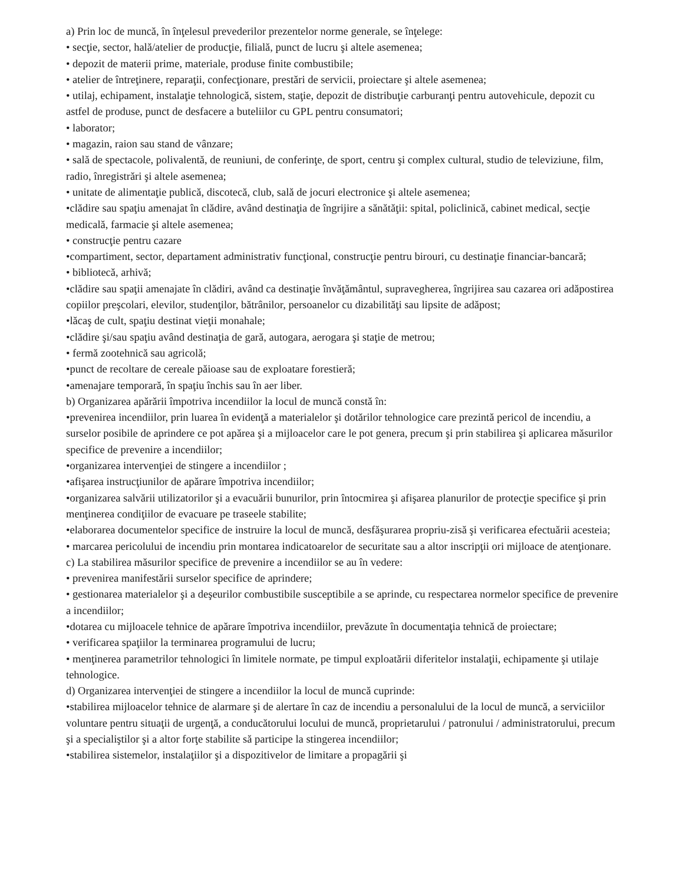a) Prin loc de muncă, în înţelesul prevederilor prezentelor norme generale, se înţelege:
• secţie, sector, hală/atelier de producţie, filială, punct de lucru şi altele asemenea;
• depozit de materii prime, materiale, produse finite combustibile;
• atelier de întreţinere, reparaţii, confecţionare, prestări de servicii, proiectare şi altele asemenea;
• utilaj, echipament, instalaţie tehnologică, sistem, staţie, depozit de distribuţie carburanţi pentru autovehicule, depozit cu astfel de produse, punct de desfacere a buteliilor cu GPL pentru consumatori;
• laborator;
• magazin, raion sau stand de vânzare;
• sală de spectacole, polivalentă, de reuniuni, de conferinţe, de sport, centru şi complex cultural, studio de televiziune, film, radio, înregistrări şi altele asemenea;
• unitate de alimentaţie publică, discotecă, club, sală de jocuri electronice şi altele asemenea;
•clădire sau spaţiu amenajat în clădire, având destinaţia de îngrijire a sănătăţii: spital, policlinică, cabinet medical, secţie medicală, farmacie şi altele asemenea;
• construcţie pentru cazare
•compartiment, sector, departament administrativ funcţional, construcţie pentru birouri, cu destinaţie financiar-bancară;
• bibliotecă, arhivă;
•clădire sau spaţii amenajate în clădiri, având ca destinaţie învăţământul, supravegherea, îngrijirea sau cazarea ori adăpostirea copiilor preşcolari, elevilor, studenţilor, bătrânilor, persoanelor cu dizabilităţi sau lipsite de adăpost;
•lăcaş de cult, spaţiu destinat vieţii monahale;
•clădire şi/sau spaţiu având destinaţia de gară, autogara, aerogara şi staţie de metrou;
• fermă zootehnică sau agricolă;
•punct de recoltare de cereale păioase sau de exploatare forestieră;
•amenajare temporară, în spaţiu închis sau în aer liber.
b) Organizarea apărării împotriva incendiilor la locul de muncă constă în:
•prevenirea incendiilor, prin luarea în evidenţă a materialelor şi dotărilor tehnologice care prezintă pericol de incendiu, a surselor posibile de aprindere ce pot apărea şi a mijloacelor care le pot genera, precum şi prin stabilirea şi aplicarea măsurilor specifice de prevenire a incendiilor;
•organizarea intervenţiei de stingere a incendiilor ;
•afişarea instrucţiunilor de apărare împotriva incendiilor;
•organizarea salvării utilizatorilor şi a evacuării bunurilor, prin întocmirea şi afişarea planurilor de protecţie specifice şi prin menţinerea condiţiilor de evacuare pe traseele stabilite;
•elaborarea documentelor specifice de instruire la locul de muncă, desfăşurarea propriu-zisă şi verificarea efectuării acesteia;
• marcarea pericolului de incendiu prin montarea indicatoarelor de securitate sau a altor inscripţii ori mijloace de atenţionare.
c) La stabilirea măsurilor specifice de prevenire a incendiilor se au în vedere:
• prevenirea manifestării surselor specifice de aprindere;
• gestionarea materialelor şi a deşeurilor combustibile susceptibile a se aprinde, cu respectarea normelor specifice de prevenire a incendiilor;
•dotarea cu mijloacele tehnice de apărare împotriva incendiilor, prevăzute în documentaţia tehnică de proiectare;
• verificarea spaţiilor la terminarea programului de lucru;
• menţinerea parametrilor tehnologici în limitele normate, pe timpul exploatării diferitelor instalaţii, echipamente şi utilaje tehnologice.
d) Organizarea intervenţiei de stingere a incendiilor la locul de muncă cuprinde:
•stabilirea mijloacelor tehnice de alarmare şi de alertare în caz de incendiu a personalului de la locul de muncă, a serviciilor voluntare pentru situaţii de urgenţă, a conducătorului locului de muncă, proprietarului / patronului / administratorului, precum şi a specialiştilor şi a altor forţe stabilite să participe la stingerea incendiilor;
•stabilirea sistemelor, instalaţiilor şi a dispozitivelor de limitare a propagării şi